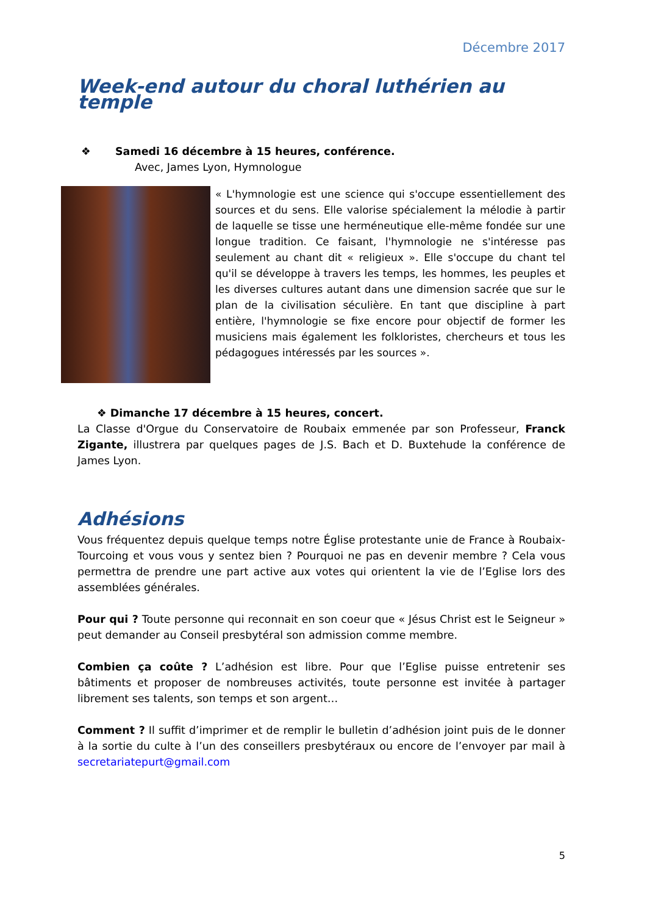Décembre 2017
Week-end autour du choral luthérien au temple
❖ Samedi 16 décembre à 15 heures, conférence.
Avec, James Lyon, Hymnologue
« L'hymnologie est une science qui s'occupe essentiellement des sources et du sens. Elle valorise spécialement la mélodie à partir de laquelle se tisse une herméneutique elle-même fondée sur une longue tradition. Ce faisant, l'hymnologie ne s'intéresse pas seulement au chant dit « religieux ». Elle s'occupe du chant tel qu'il se développe à travers les temps, les hommes, les peuples et les diverses cultures autant dans une dimension sacrée que sur le plan de la civilisation séculière. En tant que discipline à part entière, l'hymnologie se fixe encore pour objectif de former les musiciens mais également les folkloristes, chercheurs et tous les pédagogues intéressés par les sources ».
❖ Dimanche 17 décembre à 15 heures, concert.
La Classe d'Orgue du Conservatoire de Roubaix emmenée par son Professeur, Franck Zigante, illustrera par quelques pages de J.S. Bach et D. Buxtehude la conférence de James Lyon.
Adhésions
Vous fréquentez depuis quelque temps notre Église protestante unie de France à Roubaix-Tourcoing et vous vous y sentez bien ? Pourquoi ne pas en devenir membre ? Cela vous permettra de prendre une part active aux votes qui orientent la vie de l’Eglise lors des assemblées générales.
Pour qui ? Toute personne qui reconnait en son coeur que « Jésus Christ est le Seigneur » peut demander au Conseil presbytéral son admission comme membre.
Combien ça coûte ? L’adhésion est libre. Pour que l’Eglise puisse entretenir ses bâtiments et proposer de nombreuses activités, toute personne est invitée à partager librement ses talents, son temps et son argent…
Comment ? Il suffit d’imprimer et de remplir le bulletin d’adhésion joint puis de le donner à la sortie du culte à l’un des conseillers presbytéraux ou encore de l’envoyer par mail à secretariatepurt@gmail.com
5